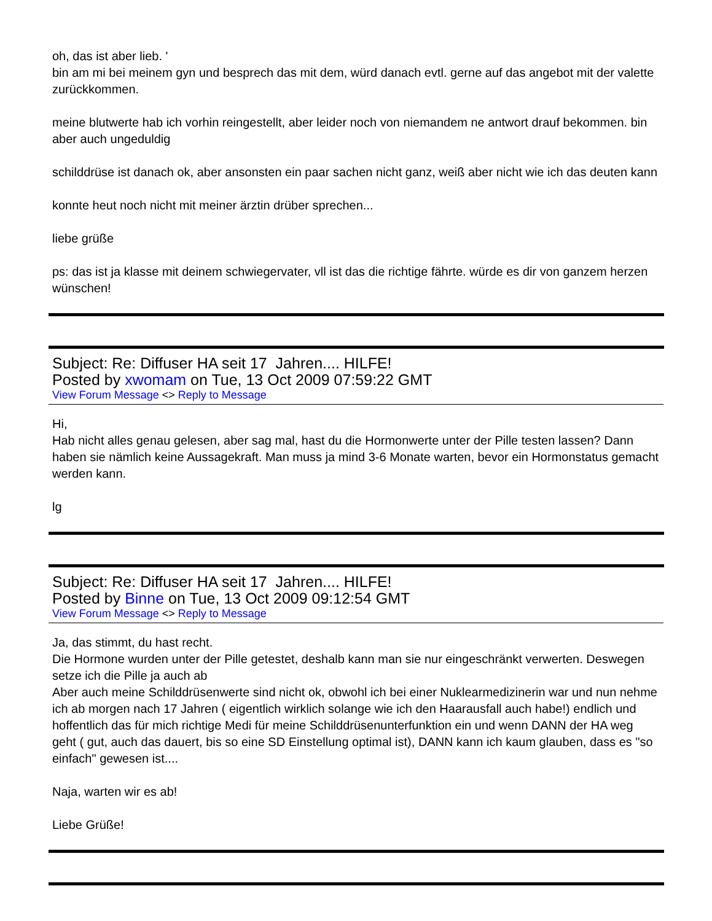oh, das ist aber lieb. '
bin am mi bei meinem gyn und besprech das mit dem, würd danach evtl. gerne auf das angebot mit der valette zurückkommen.
meine blutwerte hab ich vorhin reingestellt, aber leider noch von niemandem ne antwort drauf bekommen. bin aber auch ungeduldig
schilddrüse ist danach ok, aber ansonsten ein paar sachen nicht ganz, weiß aber nicht wie ich das deuten kann
konnte heut noch nicht mit meiner ärztin drüber sprechen...
liebe grüße
ps: das ist ja klasse mit deinem schwiegervater, vll ist das die richtige fährte. würde es dir von ganzem herzen wünschen!
Subject: Re: Diffuser HA seit 17 Jahren.... HILFE!
Posted by xwomam on Tue, 13 Oct 2009 07:59:22 GMT
View Forum Message <> Reply to Message
Hi,
Hab nicht alles genau gelesen, aber sag mal, hast du die Hormonwerte unter der Pille testen lassen? Dann haben sie nämlich keine Aussagekraft. Man muss ja mind 3-6 Monate warten, bevor ein Hormonstatus gemacht werden kann.
lg
Subject: Re: Diffuser HA seit 17 Jahren.... HILFE!
Posted by Binne on Tue, 13 Oct 2009 09:12:54 GMT
View Forum Message <> Reply to Message
Ja, das stimmt, du hast recht.
Die Hormone wurden unter der Pille getestet, deshalb kann man sie nur eingeschränkt verwerten. Deswegen setze ich die Pille ja auch ab
Aber auch meine Schilddrüsenwerte sind nicht ok, obwohl ich bei einer Nuklearmedizinerin war und nun nehme ich ab morgen nach 17 Jahren ( eigentlich wirklich solange wie ich den Haarausfall auch habe!) endlich und hoffentlich das für mich richtige Medi für meine Schilddrüsenunterfunktion ein und wenn DANN der HA weg geht ( gut, auch das dauert, bis so eine SD Einstellung optimal ist), DANN kann ich kaum glauben, dass es "so einfach" gewesen ist....
Naja, warten wir es ab!
Liebe Grüße!